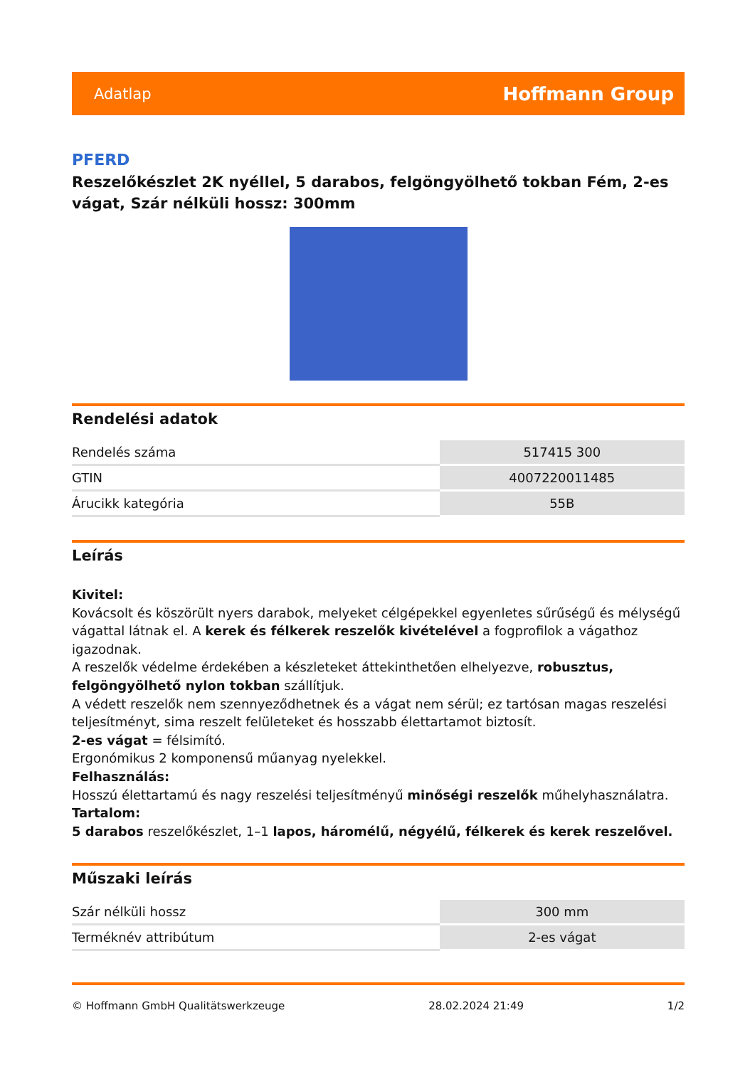Adatlap Hoffmann Group
PFERD
Reszelőkészlet 2K nyéllel, 5 darabos, felgöngyölhető tokban Fém, 2-es vágat, Szár nélküli hossz: 300mm
Rendelési adatok
| Rendelés száma | 517415 300 |
| GTIN | 4007220011485 |
| Árucikk kategória | 55B |
Leírás
Kivitel:
Kovácsolt és köszörült nyers darabok, melyeket célgépekkel egyenletes sűrűségű és mélységű vágattal látnak el. A kerek és félkerek reszelők kivételével a fogprofilok a vágathoz igazodnak.
A reszelők védelme érdekében a készleteket áttekinthetően elhelyezve, robusztus, felgöngyölhető nylon tokban szállítjuk.
A védett reszelők nem szennyeződhetnek és a vágat nem sérül; ez tartósan magas reszelési teljesítményt, sima reszelt felületeket és hosszabb élettartamot biztosít.
2-es vágat = félsimító.
Ergonómikus 2 komponensű műanyag nyelekkel.
Felhasználás:
Hosszú élettartamú és nagy reszelési teljesítményű minőségi reszelők műhelyhasználatra.
Tartalom:
5 darabos reszelőkészlet, 1–1 lapos, háromélű, négyélű, félkerek és kerek reszelővel.
Műszaki leírás
| Szár nélküli hossz | 300 mm |
| Terméknév attribútum | 2-es vágat |
© Hoffmann GmbH Qualitätswerkzeuge 28.02.2024 21:49 1/2